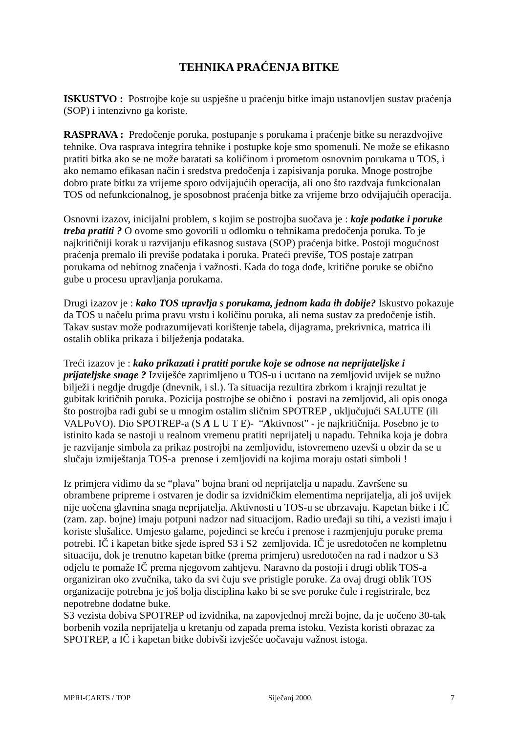TEHNIKA PRAĆENJA BITKE
ISKUSTVO : Postrojbe koje su uspješne u praćenju bitke imaju ustanovljen sustav praćenja (SOP) i intenzivno ga koriste.
RASPRAVA : Predočenje poruka, postupanje s porukama i praćenje bitke su nerazdvojive tehnike. Ova rasprava integrira tehnike i postupke koje smo spomenuli. Ne može se efikasno pratiti bitka ako se ne može baratati sa količinom i prometom osnovnim porukama u TOS, i ako nemamo efikasan način i sredstva predočenja i zapisivanja poruka. Mnoge postrojbe dobro prate bitku za vrijeme sporo odvijajućih operacija, ali ono što razdvaja funkcionalan TOS od nefunkcionalnog, je sposobnost praćenja bitke za vrijeme brzo odvijajućih operacija.
Osnovni izazov, inicijalni problem, s kojim se postrojba suočava je : koje podatke i poruke treba pratiti ? O ovome smo govorili u odlomku o tehnikama predočenja poruka. To je najkritičniji korak u razvijanju efikasnog sustava (SOP) praćenja bitke. Postoji mogućnost praćenja premalo ili previše podataka i poruka. Prateći previše, TOS postaje zatrpan porukama od nebitnog značenja i važnosti. Kada do toga dođe, kritične poruke se obično gube u procesu upravljanja porukama.
Drugi izazov je : kako TOS upravlja s porukama, jednom kada ih dobije? Iskustvo pokazuje da TOS u načelu prima pravu vrstu i količinu poruka, ali nema sustav za predočenje istih. Takav sustav može podrazumijevati korištenje tabela, dijagrama, prekrivnica, matrica ili ostalih oblika prikaza i bilježenja podataka.
Treći izazov je : kako prikazati i pratiti poruke koje se odnose na neprijateljske i prijateljske snage ? Izviješće zaprimljeno u TOS-u i ucrtano na zemljovid uvijek se nužno bilježi i negdje drugdje (dnevnik, i sl.). Ta situacija rezultira zbrkom i krajnji rezultat je gubitak kritičnih poruka. Pozicija postrojbe se obično i postavi na zemljovid, ali opis onoga što postrojba radi gubi se u mnogim ostalim sličnim SPOTREP , uključujući SALUTE (ili VALPoVO). Dio SPOTREP-a (S A L U T E)- “Aktivnost” - je najkritičnija. Posebno je to istinito kada se nastoji u realnom vremenu pratiti neprijatelj u napadu. Tehnika koja je dobra je razvijanje simbola za prikaz postrojbi na zemljovidu, istovremeno uzevši u obzir da se u slučaju izmiještanja TOS-a prenose i zemljovidi na kojima moraju ostati simboli !
Iz primjera vidimo da se “plava” bojna brani od neprijatelja u napadu. Završene su obrambene pripreme i ostvaren je dodir sa izvidničkim elementima neprijatelja, ali još uvijek nije uočena glavnina snaga neprijatelja. Aktivnosti u TOS-u se ubrzavaju. Kapetan bitke i IČ (zam. zap. bojne) imaju potpuni nadzor nad situacijom. Radio uređaji su tihi, a vezisti imaju i koriste slušalice. Umjesto galame, pojedinci se kreću i prenose i razmjenjuju poruke prema potrebi. IČ i kapetan bitke sjede ispred S3 i S2 zemljovida. IČ je usredotočen ne kompletnu situaciju, dok je trenutno kapetan bitke (prema primjeru) usredotočen na rad i nadzor u S3 odjelu te pomaže IČ prema njegovom zahtjevu. Naravno da postoji i drugi oblik TOS-a organiziran oko zvučnika, tako da svi čuju sve pristigle poruke. Za ovaj drugi oblik TOS organizacije potrebna je još bolja disciplina kako bi se sve poruke čule i registrirale, bez nepotrebne dodatne buke.
S3 vezista dobiva SPOTREP od izvidnika, na zapovjednoj mreži bojne, da je uočeno 30-tak borbenih vozila neprijatelja u kretanju od zapada prema istoku. Vezista koristi obrazac za SPOTREP, a IČ i kapetan bitke dobivši izvješće uočavaju važnost istoga.
MPRI-CARTS / TOP Siječanj 2000. 7